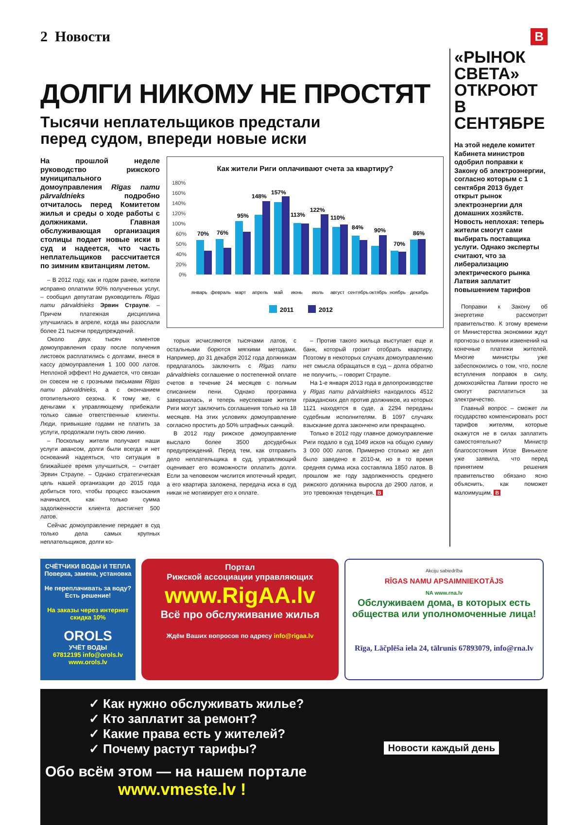2 Новости
B
ДОЛГИ НИКОМУ НЕ ПРОСТЯТ
Тысячи неплательщиков предстали
перед судом, впереди новые иски
На прошлой неделе руководство рижского муниципального домоуправления Rīgas namu pārvaldnieks подробно отчиталось перед Комитетом жилья и среды о ходе работы с должниками. Главная обслуживающая организация столицы подает новые иски в суд и надеется, что часть неплательщиков рассчитается по зимним квитанциям летом.
– В 2012 году, как и годом ранее, жители исправно оплатили 90% полученных услуг, – сообщил депутатам руководитель Rīgas namu pārvaldnieks Эрвин Страупе. – Причем платежная дисциплина улучшилась в апреле, когда мы разослали более 21 тысячи предупреждений.
Около двух тысяч клиентов домоуправления сразу после получения листовок расплатились с долгами, внеся в кассу домоуправления 1 100 000 латов. Неплохой эффект! Но думается, что связан он совсем не с грозными письмами Rīgas namu pārvaldnieks, а с окончанием отопительного сезона. К тому же, с деньгами к управляющему прибежали только самые ответственные клиенты. Люди, привыкшие годами не платить за услуги, продолжали гнуть свою линию.
– Поскольку жители получают наши услуги авансом, долги были всегда и нет оснований надеяться, что ситуация в ближайшее время улучшиться, – считает Эрвин Страупе. – Однако стратегическая цель нашей организации до 2015 года добиться того, чтобы процесс взыскания начинался, как только сумма задолженности клиента достигнет 500 латов.
Сейчас домоуправление передает в суд только дела самых крупных неплательщиков, долги ко-
Как жители Риги оплачивают счета за квартиру?
180%
160%
140%
120%
100%
60%
50%
40%
20%
0%
70%
76%
95%
148%
157%
113%
122%
110%
84%
90%
70%
86%
январь
февраль
март
апрель
май
июнь
июль
август
сентябрь
октябрь
ноябрь
декабрь
2011
2012
торых исчисляются тысячами латов, с остальными борются мягкими методами. Например, до 31 декабря 2012 года должникам предлагалось заключить с Rīgas namu pārvaldnieks соглашение о постепенной оплате счетов в течение 24 месяцев с полным списанием пени. Однако программа завершилась, и теперь неуспевшие жители Риги могут заключить соглашения только на 18 месяцев. На этих условиях домоуправление согласно простить до 50% штрафных санкций.
В 2012 году рижское домоуправление выслало более 3500 досудебных предупреждений. Перед тем, как отправить дело неплательщика в суд, управляющий оценивает его возможности оплатить долги. Если за человеком числится ипотечный кредит, а его квартира заложена, передача иска в суд никак не мотивирует его к оплате.
– Против такого жильца выступает еще и банк, который грозит отобрать квартиру. Поэтому в некоторых случаях домоуправлению нет смысла обращаться в суд – долга обратно не получить, – говорит Страупе.
На 1-е января 2013 года в делопроизводстве у Rīgas namu pārvaldnieks находилось 4512 гражданских дел против должников, из которых 1121 находятся в суде, а 2294 переданы судебным исполнителям. В 1097 случаях взыскание долга закончено или прекращено.
Только в 2012 году главное домоуправление Риги подало в суд 1049 исков на общую сумму 3 000 000 латов. Примерно столько же дел было заведено в 2010-м, но в то время средняя сумма иска составляла 1850 латов. В прошлом же году задолженность среднего рижского должника выросла до 2900 латов, и это тревожная тенденция. B
«РЫНОК СВЕТА» ОТКРОЮТ В СЕНТЯБРЕ
На этой неделе комитет Кабинета министров одобрил поправки к Закону об электроэнергии, согласно которым с 1 сентября 2013 будет открыт рынок электроэнергии для домашних хозяйств. Новость неплохая: теперь жители смогут сами выбирать поставщика услуги. Однако эксперты считают, что за либерализацию электрического рынка Латвия заплатит повышением тарифов
Поправки к Закону об энергетике рассмотрит правительство. К этому времени от Министерства экономики ждут прогнозы о влиянии изменений на конечные платежи жителей. Многие министры уже забеспокоились о том, что, после вступления поправок в силу, домохозяйства Латвии просто не смогут расплатиться за электричество.
Главный вопрос – сможет ли государство компенсировать рост тарифов жителям, которые окажутся не в силах заплатить самостоятельно? Министр благосостояния Илзе Винькеле уже заявила, что перед принятием решения правительство обязано ясно объяснить, как поможет малоимущим. B
СЧЁТЧИКИ ВОДЫ И ТЕПЛА
Поверка, замена, установка
Не переплачивать за воду? Есть решение!
На заказы через интернет скидка 10%
OROLS
УЧЁТ ВОДЫ
67812195 info@orols.lv www.orols.lv
Портал
Рижской ассоциации управляющих
www.RigAA.lv
Всё про обслуживание жилья
Ждём Ваших вопросов по адресу info@rigaa.lv
Akciju sabiedrība
RĪGAS NAMU APSAIMNIEKOTĀJS
NA www.rna.lv
Обслуживаем дома, в которых есть общества или уполномоченные лица!
Rīga, Lāčplēša iela 24, tālrunis 67893079, info@rna.lv
✓ Как нужно обслуживать жилье?
✓ Кто заплатит за ремонт?
✓ Какие права есть у жителей?
✓ Почему растут тарифы? Новости каждый день
Обо всём этом — на нашем портале
www.vmeste.lv !